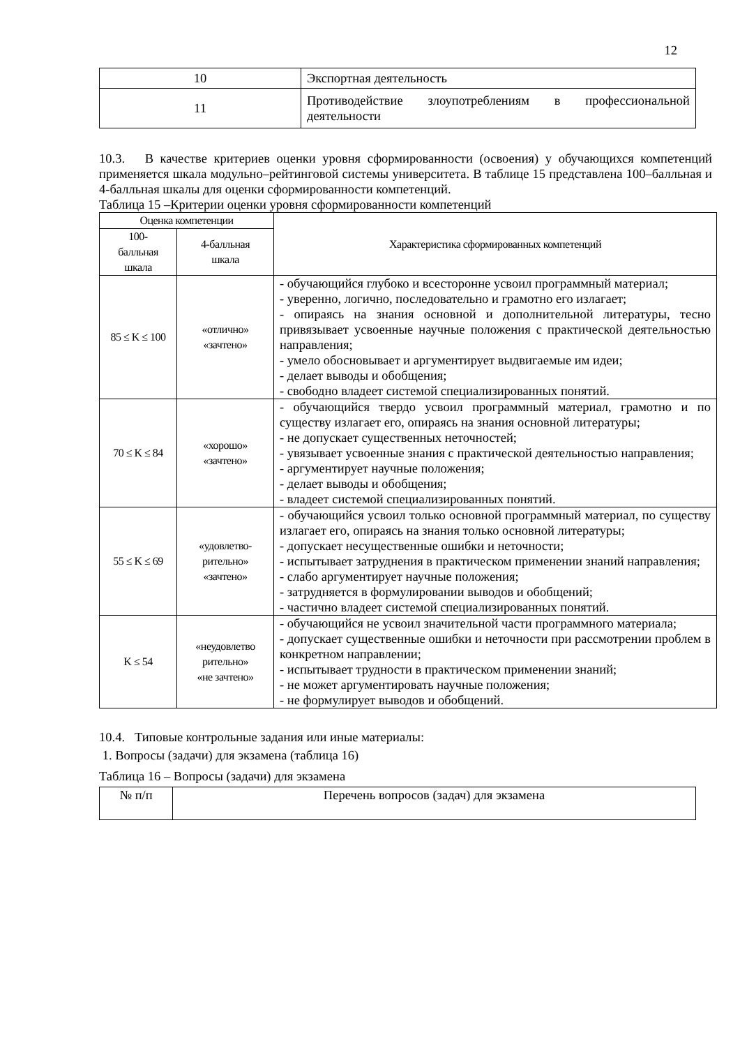12
| 10 | Экспортная деятельность |
| 11 | Противодействие злоупотреблениям в профессиональной деятельности |
10.3. В качестве критериев оценки уровня сформированности (освоения) у обучающихся компетенций применяется шкала модульно–рейтинговой системы университета. В таблице 15 представлена 100–балльная и 4-балльная шкалы для оценки сформированности компетенций.
Таблица 15 –Критерии оценки уровня сформированности компетенций
| Оценка компетенции | | Характеристика сформированных компетенций |
| 100- балльная шкала | 4-балльная шкала | |
| 85 ≤ K ≤ 100 | «отлично» «зачтено» | - обучающийся глубоко и всесторонне усвоил программный материал; - уверенно, логично, последовательно и грамотно его излагает; - опираясь на знания основной и дополнительной литературы, тесно привязывает усвоенные научные положения с практической деятельностью направления; - умело обосновывает и аргументирует выдвигаемые им идеи; - делает выводы и обобщения; - свободно владеет системой специализированных понятий. |
| 70 ≤ K ≤ 84 | «хорошо» «зачтено» | - обучающийся твердо усвоил программный материал, грамотно и по существу излагает его, опираясь на знания основной литературы; - не допускает существенных неточностей; - увязывает усвоенные знания с практической деятельностью направления; - аргументирует научные положения; - делает выводы и обобщения; - владеет системой специализированных понятий. |
| 55 ≤ K ≤ 69 | «удовлетво- рительно» «зачтено» | - обучающийся усвоил только основной программный материал, по существу излагает его, опираясь на знания только основной литературы; - допускает несущественные ошибки и неточности; - испытывает затруднения в практическом применении знаний направления; - слабо аргументирует научные положения; - затрудняется в формулировании выводов и обобщений; - частично владеет системой специализированных понятий. |
| K ≤ 54 | «неудовлетво рительно» «не зачтено» | - обучающийся не усвоил значительной части программного материала; - допускает существенные ошибки и неточности при рассмотрении проблем в конкретном направлении; - испытывает трудности в практическом применении знаний; - не может аргументировать научные положения; - не формулирует выводов и обобщений. |
10.4. Типовые контрольные задания или иные материалы:
1. Вопросы (задачи) для экзамена (таблица 16)
Таблица 16 – Вопросы (задачи) для экзамена
| № п/п | Перечень вопросов (задач) для экзамена |